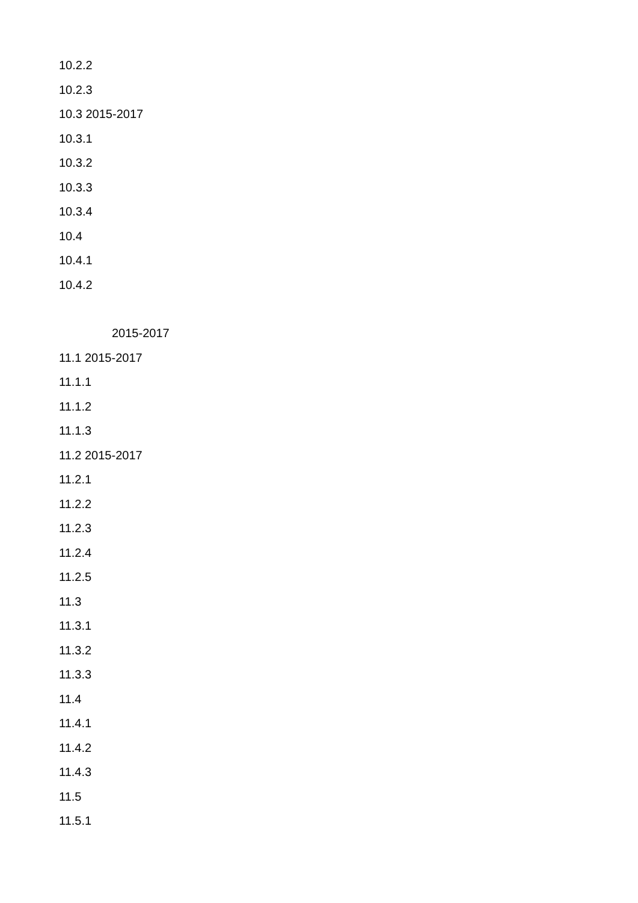10.2.2
10.2.3
10.3 2015-2017
10.3.1
10.3.2
10.3.3
10.3.4
10.4
10.4.1
10.4.2
2015-2017
11.1 2015-2017
11.1.1
11.1.2
11.1.3
11.2 2015-2017
11.2.1
11.2.2
11.2.3
11.2.4
11.2.5
11.3
11.3.1
11.3.2
11.3.3
11.4
11.4.1
11.4.2
11.4.3
11.5
11.5.1